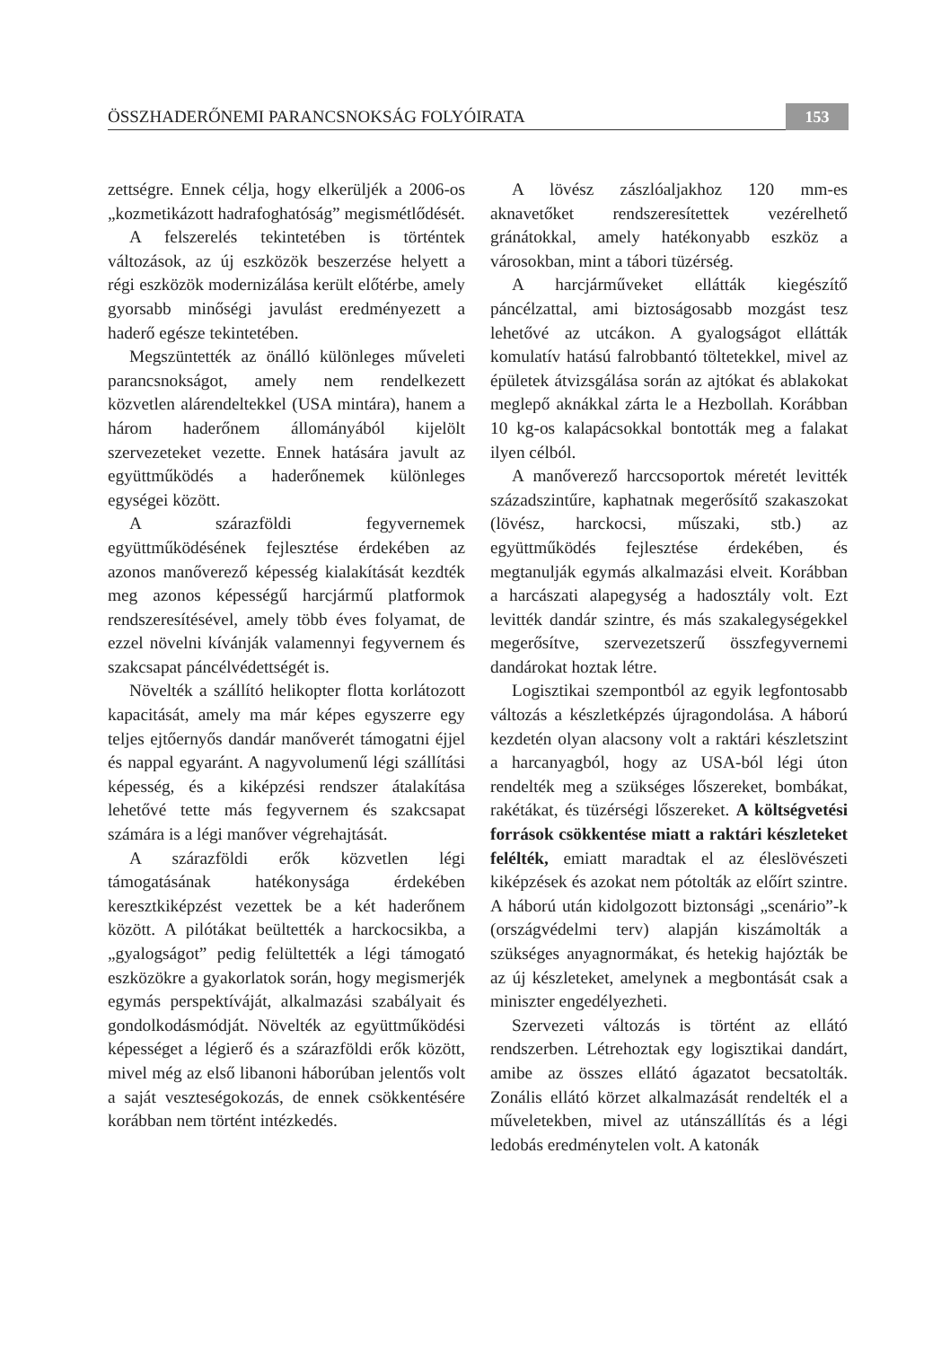ÖSSZHADERŐNEMI PARANCSNOKSÁG FOLYÓIRATA 153
zettségre. Ennek célja, hogy elkerüljék a 2006-os „kozmetikázott hadrafoghatóság” megismétlődését.
A felszerelés tekintetében is történtek változások, az új eszközök beszerzése helyett a régi eszközök modernizálása került előtérbe, amely gyorsabb minőségi javulást eredményezett a haderő egésze tekintetében.
Megszüntették az önálló különleges műveleti parancsnokságot, amely nem rendelkezett közvetlen alárendeltekkel (USA mintára), hanem a három haderőnem állományából kijelölt szervezeteket vezette. Ennek hatására javult az együttműködés a haderőnemek különleges egységei között.
A szárazföldi fegyvernemek együttműködésének fejlesztése érdekében az azonos manőverező képesség kialakítását kezdték meg azonos képességű harcjármű platformok rendszeresítésével, amely több éves folyamat, de ezzel növelni kívánják valamennyi fegyvernem és szakcsapat páncélvédettségét is.
Növelték a szállító helikopter flotta korlátozott kapacitását, amely ma már képes egyszerre egy teljes ejtőernyős dandár manőverét támogatni éjjel és nappal egyaránt. A nagyvolumenű légi szállítási képesség, és a kiképzési rendszer átalakítása lehetővé tette más fegyvernem és szakcsapat számára is a légi manőver végrehajtását.
A szárazföldi erők közvetlen légi támogatásának hatékonysága érdekében keresztkiképzést vezettek be a két haderőnem között. A pilótákat beültették a harckocsikba, a „gyalogságot” pedig felültették a légi támogató eszközökre a gyakorlatok során, hogy megismerjék egymás perspektíváját, alkalmazási szabályait és gondolkodásmódját. Növelték az együttműködési képességet a légierő és a szárazföldi erők között, mivel még az első libanoni háborúban jelentős volt a saját veszteségokozás, de ennek csökkentésére korábban nem történt intézkedés.
A lövész zászlóaljakhoz 120 mm-es aknavetőket rendszeresítettek vezérelhető gránátokkal, amely hatékonyabb eszköz a városokban, mint a tábori tüzérség.
A harcjárműveket ellátták kiegészítő páncélzattal, ami biztoságosabb mozgást tesz lehetővé az utcákon. A gyalogságot ellátták komulatív hatású falrobbantó töltetekkel, mivel az épületek átvizsgálása során az ajtókat és ablakokat meglepő aknákkal zárta le a Hezbollah. Korábban 10 kg-os kalapácsokkal bontották meg a falakat ilyen célból.
A manőverező harccsoportok méretét levitték századszintűre, kaphatnak megerősítő szakaszokat (lövész, harckocsi, műszaki, stb.) az együttműködés fejlesztése érdekében, és megtanulják egymás alkalmazási elveit. Korábban a harcászati alapegység a hadosztály volt. Ezt levitték dandár szintre, és más szakalegységekkel megerősítve, szervezetszerű összfegyvernemi dandárokat hoztak létre.
Logisztikai szempontból az egyik legfontosabb változás a készletképzés újragondolása. A háború kezdetén olyan alacsony volt a raktári készletszint a harcanyagból, hogy az USA-ból légi úton rendelték meg a szükséges lőszereket, bombákat, rakétákat, és tüzérségi lőszereket. A költségvetési források csökkentése miatt a raktári készleteket felélték, emiatt maradtak el az éleslövészeti kiképzések és azokat nem pótolták az előírt szintre. A háború után kidolgozott biztonsági „scenário”-k (országvédelmi terv) alapján kiszámolták a szükséges anyagnormákat, és hetekig hajózták be az új készleteket, amelynek a megbontását csak a miniszter engedélyezheti.
Szervezeti változás is történt az ellátó rendszerben. Létrehoztak egy logisztikai dandárt, amibe az összes ellátó ágazatot becsatolták. Zonális ellátó körzet alkalmazását rendelték el a műveletekben, mivel az utánszállítás és a légi ledobás eredménytelen volt. A katonák